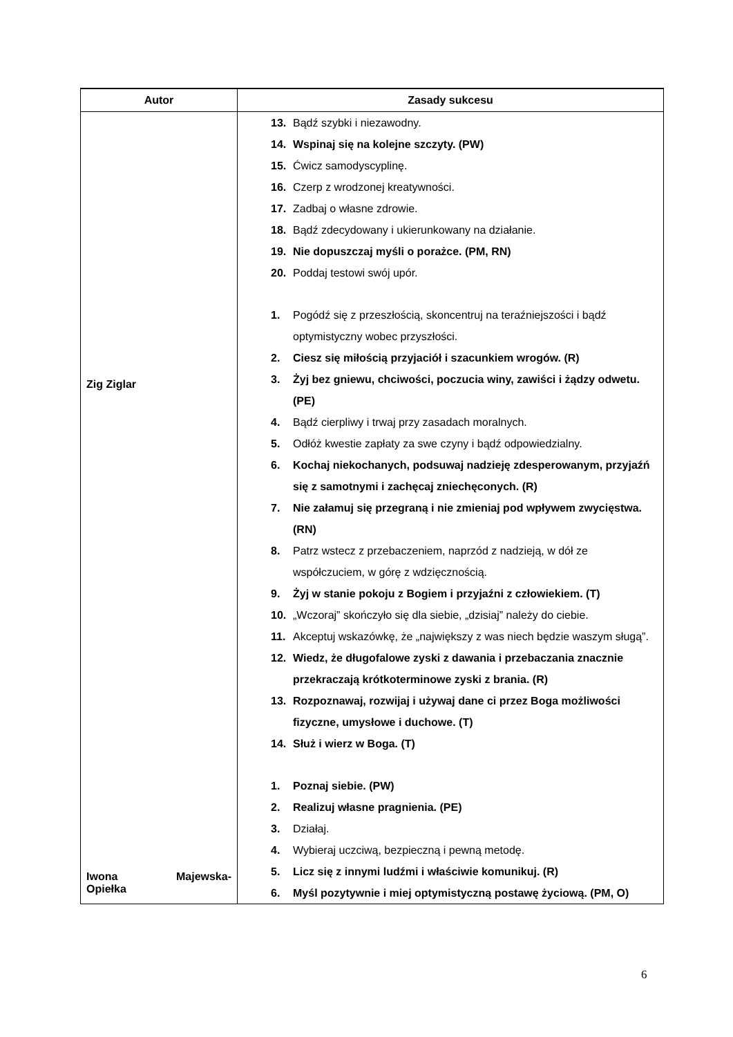| Autor | Zasady sukcesu |
| --- | --- |
| Zig Ziglar Iwona Majewska- Opiełka | 13. Bądź szybki i niezawodny. 14. Wspinaj się na kolejne szczyty. (PW) 15. Ćwicz samodyscyplinę. 16. Czerp z wrodzonej kreatywności. 17. Zadbaj o własne zdrowie. 18. Bądź zdecydowany i ukierunkowany na działanie. 19. Nie dopuszczaj myśli o porażce. (PM, RN) 20. Poddaj testowi swój upór. 1. Pogódź się z przeszłością, skoncentruj na teraźniejszości i bądź optymistyczny wobec przyszłości. 2. Ciesz się miłością przyjaciół i szacunkiem wrogów. (R) 3. Żyj bez gniewu, chciwości, poczucia winy, zawiści i żądzy odwetu. (PE) 4. Bądź cierpliwy i trwaj przy zasadach moralnych. 5. Odłóż kwestie zapłaty za swe czyny i bądź odpowiedzialny. 6. Kochaj niekochanych, podsuwaj nadzieję zdesperowanym, przyjaźń się z samotnymi i zachęcaj zniechęconych. (R) 7. Nie załamuj się przegraną i nie zmieniaj pod wpływem zwycięstwa. (RN) 8. Patrz wstecz z przebaczeniem, naprzód z nadzieją, w dół ze współczuciem, w górę z wdzięcznością. 9. Żyj w stanie pokoju z Bogiem i przyjaźni z człowiekiem. (T) 10. „Wczoraj” skończyło się dla siebie, „dzisiaj” należy do ciebie. 11. Akceptuj wskazówkę, że „największy z was niech będzie waszym sługą”. 12. Wiedz, że długofalowe zyski z dawania i przebaczania znacznie przekraczają krótkoterminowe zyski z brania. (R) 13. Rozpoznawaj, rozwijaj i używaj dane ci przez Boga możliwości fizyczne, umysłowe i duchowe. (T) 14. Służ i wierz w Boga. (T) 1. Poznaj siebie. (PW) 2. Realizuj własne pragnienia. (PE) 3. Działaj. 4. Wybieraj uczciwą, bezpieczną i pewną metodę. 5. Licz się z innymi ludźmi i właściwie komunikuj. (R) 6. Myśl pozytywnie i miej optymistyczną postawę życiową. (PM, O) |
6